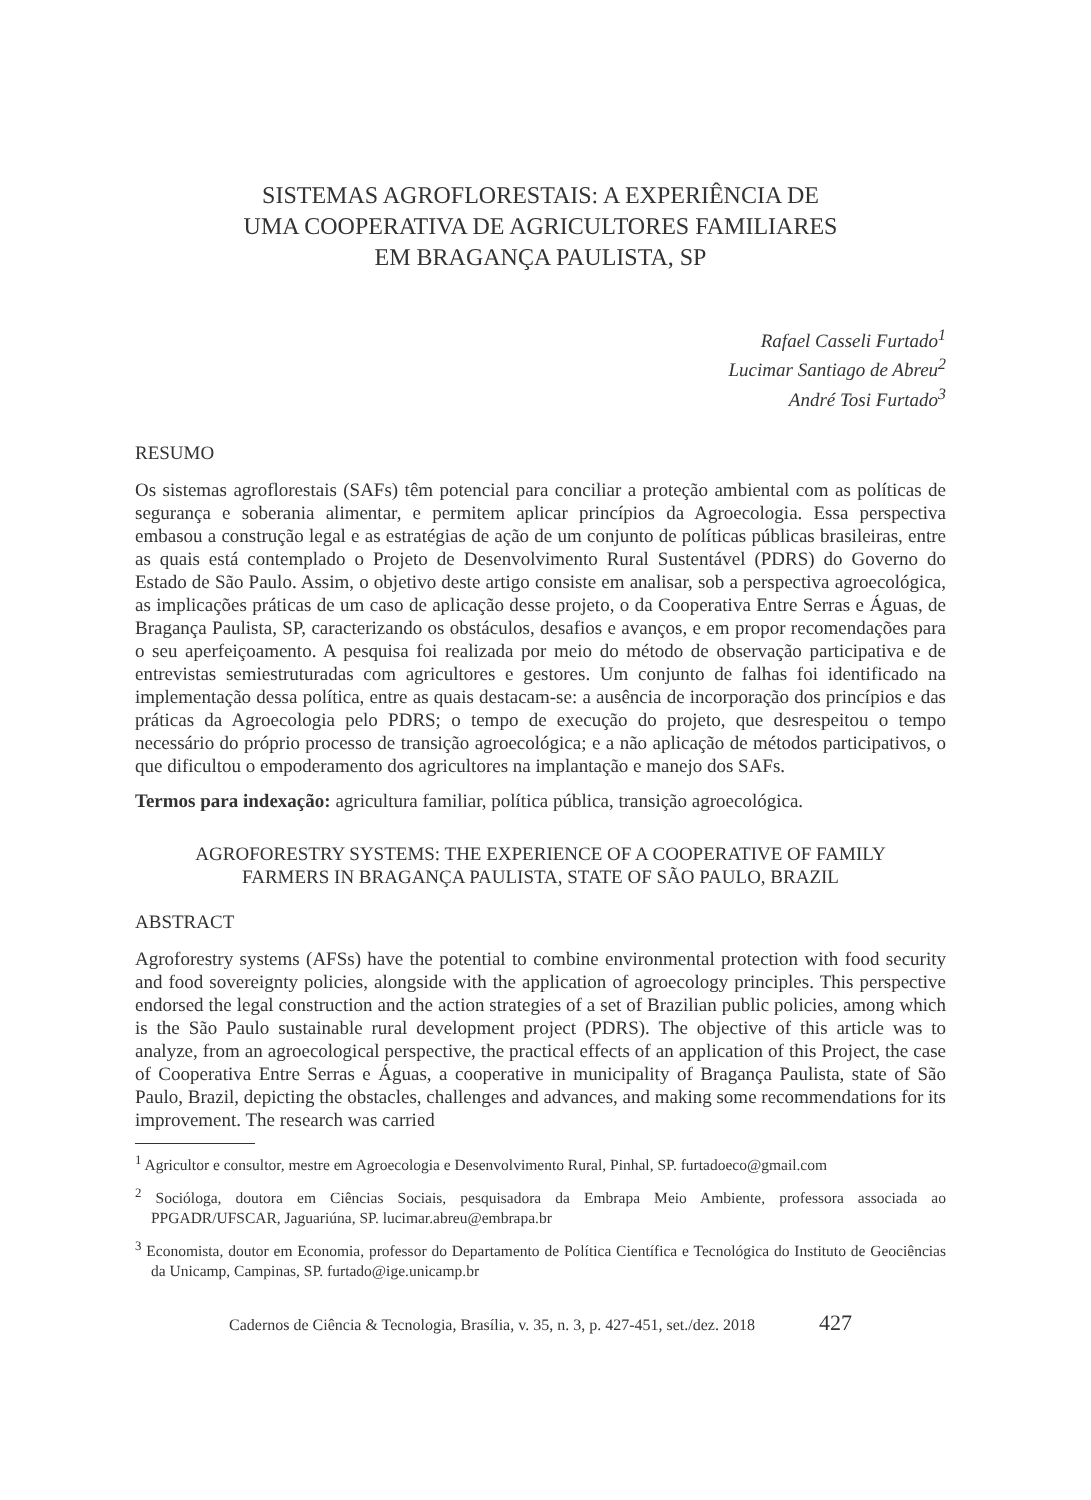SISTEMAS AGROFLORESTAIS: A EXPERIÊNCIA DE
UMA COOPERATIVA DE AGRICULTORES FAMILIARES
EM BRAGANÇA PAULISTA, SP
Rafael Casseli Furtado<sup>1</sup>
Lucimar Santiago de Abreu<sup>2</sup>
André Tosi Furtado<sup>3</sup>
RESUMO
Os sistemas agroflorestais (SAFs) têm potencial para conciliar a proteção ambiental com as políticas de segurança e soberania alimentar, e permitem aplicar princípios da Agroecologia. Essa perspectiva embasou a construção legal e as estratégias de ação de um conjunto de políticas públicas brasileiras, entre as quais está contemplado o Projeto de Desenvolvimento Rural Sustentável (PDRS) do Governo do Estado de São Paulo. Assim, o objetivo deste artigo consiste em analisar, sob a perspectiva agroecológica, as implicações práticas de um caso de aplicação desse projeto, o da Cooperativa Entre Serras e Águas, de Bragança Paulista, SP, caracterizando os obstáculos, desafios e avanços, e em propor recomendações para o seu aperfeiçoamento. A pesquisa foi realizada por meio do método de observação participativa e de entrevistas semiestruturadas com agricultores e gestores. Um conjunto de falhas foi identificado na implementação dessa política, entre as quais destacam-se: a ausência de incorporação dos princípios e das práticas da Agroecologia pelo PDRS; o tempo de execução do projeto, que desrespeitou o tempo necessário do próprio processo de transição agroecológica; e a não aplicação de métodos participativos, o que dificultou o empoderamento dos agricultores na implantação e manejo dos SAFs.
Termos para indexação: agricultura familiar, política pública, transição agroecológica.
AGROFORESTRY SYSTEMS: THE EXPERIENCE OF A COOPERATIVE OF FAMILY
FARMERS IN BRAGANÇA PAULISTA, STATE OF SÃO PAULO, BRAZIL
ABSTRACT
Agroforestry systems (AFSs) have the potential to combine environmental protection with food security and food sovereignty policies, alongside with the application of agroecology principles. This perspective endorsed the legal construction and the action strategies of a set of Brazilian public policies, among which is the São Paulo sustainable rural development project (PDRS). The objective of this article was to analyze, from an agroecological perspective, the practical effects of an application of this Project, the case of Cooperativa Entre Serras e Águas, a cooperative in municipality of Bragança Paulista, state of São Paulo, Brazil, depicting the obstacles, challenges and advances, and making some recommendations for its improvement. The research was carried
<sup>1</sup> Agricultor e consultor, mestre em Agroecologia e Desenvolvimento Rural, Pinhal, SP. furtadoeco@gmail.com
<sup>2</sup> Socióloga, doutora em Ciências Sociais, pesquisadora da Embrapa Meio Ambiente, professora associada ao PPGADR/UFSCAR, Jaguariúna, SP. lucimar.abreu@embrapa.br
<sup>3</sup> Economista, doutor em Economia, professor do Departamento de Política Científica e Tecnológica do Instituto de Geociências da Unicamp, Campinas, SP. furtado@ige.unicamp.br
Cadernos de Ciência & Tecnologia, Brasília, v. 35, n. 3, p. 427-451, set./dez. 2018 427